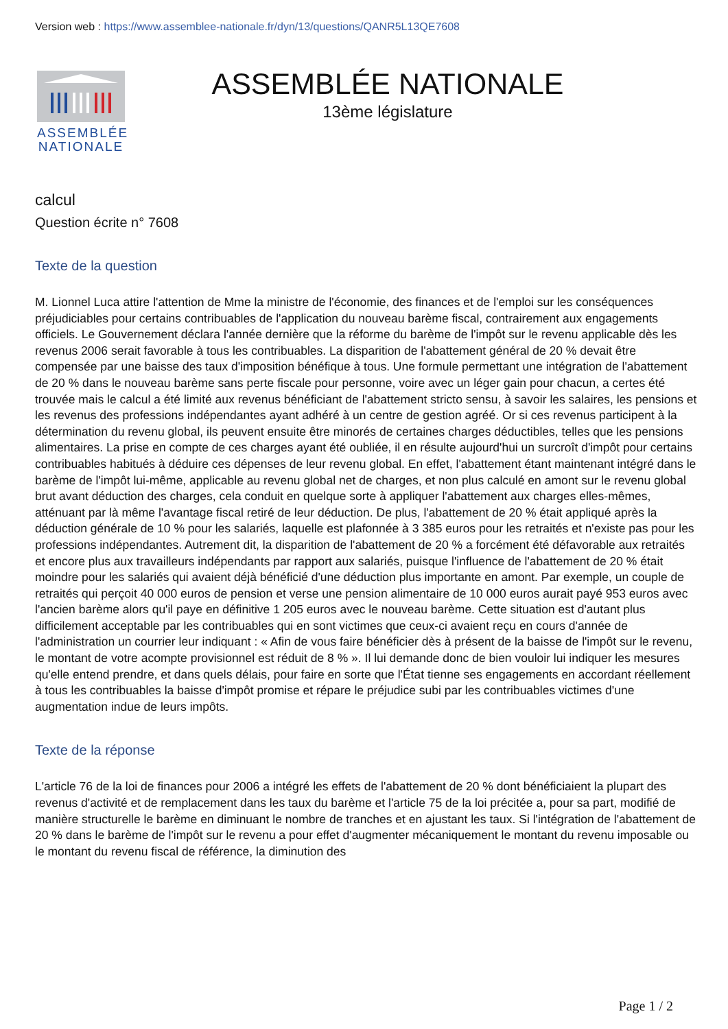Version web : https://www.assemblee-nationale.fr/dyn/13/questions/QANR5L13QE7608
ASSEMBLÉE
NATIONALE
ASSEMBLÉE NATIONALE
13ème législature
calcul
Question écrite n° 7608
Texte de la question
M. Lionnel Luca attire l'attention de Mme la ministre de l'économie, des finances et de l'emploi sur les conséquences préjudiciables pour certains contribuables de l'application du nouveau barème fiscal, contrairement aux engagements officiels. Le Gouvernement déclara l'année dernière que la réforme du barème de l'impôt sur le revenu applicable dès les revenus 2006 serait favorable à tous les contribuables. La disparition de l'abattement général de 20 % devait être compensée par une baisse des taux d'imposition bénéfique à tous. Une formule permettant une intégration de l'abattement de 20 % dans le nouveau barème sans perte fiscale pour personne, voire avec un léger gain pour chacun, a certes été trouvée mais le calcul a été limité aux revenus bénéficiant de l'abattement stricto sensu, à savoir les salaires, les pensions et les revenus des professions indépendantes ayant adhéré à un centre de gestion agréé. Or si ces revenus participent à la détermination du revenu global, ils peuvent ensuite être minorés de certaines charges déductibles, telles que les pensions alimentaires. La prise en compte de ces charges ayant été oubliée, il en résulte aujourd'hui un surcroît d'impôt pour certains contribuables habitués à déduire ces dépenses de leur revenu global. En effet, l'abattement étant maintenant intégré dans le barème de l'impôt lui-même, applicable au revenu global net de charges, et non plus calculé en amont sur le revenu global brut avant déduction des charges, cela conduit en quelque sorte à appliquer l'abattement aux charges elles-mêmes, atténuant par là même l'avantage fiscal retiré de leur déduction. De plus, l'abattement de 20 % était appliqué après la déduction générale de 10 % pour les salariés, laquelle est plafonnée à 3 385 euros pour les retraités et n'existe pas pour les professions indépendantes. Autrement dit, la disparition de l'abattement de 20 % a forcément été défavorable aux retraités et encore plus aux travailleurs indépendants par rapport aux salariés, puisque l'influence de l'abattement de 20 % était moindre pour les salariés qui avaient déjà bénéficié d'une déduction plus importante en amont. Par exemple, un couple de retraités qui perçoit 40 000 euros de pension et verse une pension alimentaire de 10 000 euros aurait payé 953 euros avec l'ancien barème alors qu'il paye en définitive 1 205 euros avec le nouveau barème. Cette situation est d'autant plus difficilement acceptable par les contribuables qui en sont victimes que ceux-ci avaient reçu en cours d'année de l'administration un courrier leur indiquant : « Afin de vous faire bénéficier dès à présent de la baisse de l'impôt sur le revenu, le montant de votre acompte provisionnel est réduit de 8 % ». Il lui demande donc de bien vouloir lui indiquer les mesures qu'elle entend prendre, et dans quels délais, pour faire en sorte que l'État tienne ses engagements en accordant réellement à tous les contribuables la baisse d'impôt promise et répare le préjudice subi par les contribuables victimes d'une augmentation indue de leurs impôts.
Texte de la réponse
L'article 76 de la loi de finances pour 2006 a intégré les effets de l'abattement de 20 % dont bénéficiaient la plupart des revenus d'activité et de remplacement dans les taux du barème et l'article 75 de la loi précitée a, pour sa part, modifié de manière structurelle le barème en diminuant le nombre de tranches et en ajustant les taux. Si l'intégration de l'abattement de 20 % dans le barème de l'impôt sur le revenu a pour effet d'augmenter mécaniquement le montant du revenu imposable ou le montant du revenu fiscal de référence, la diminution des
Page 1 / 2